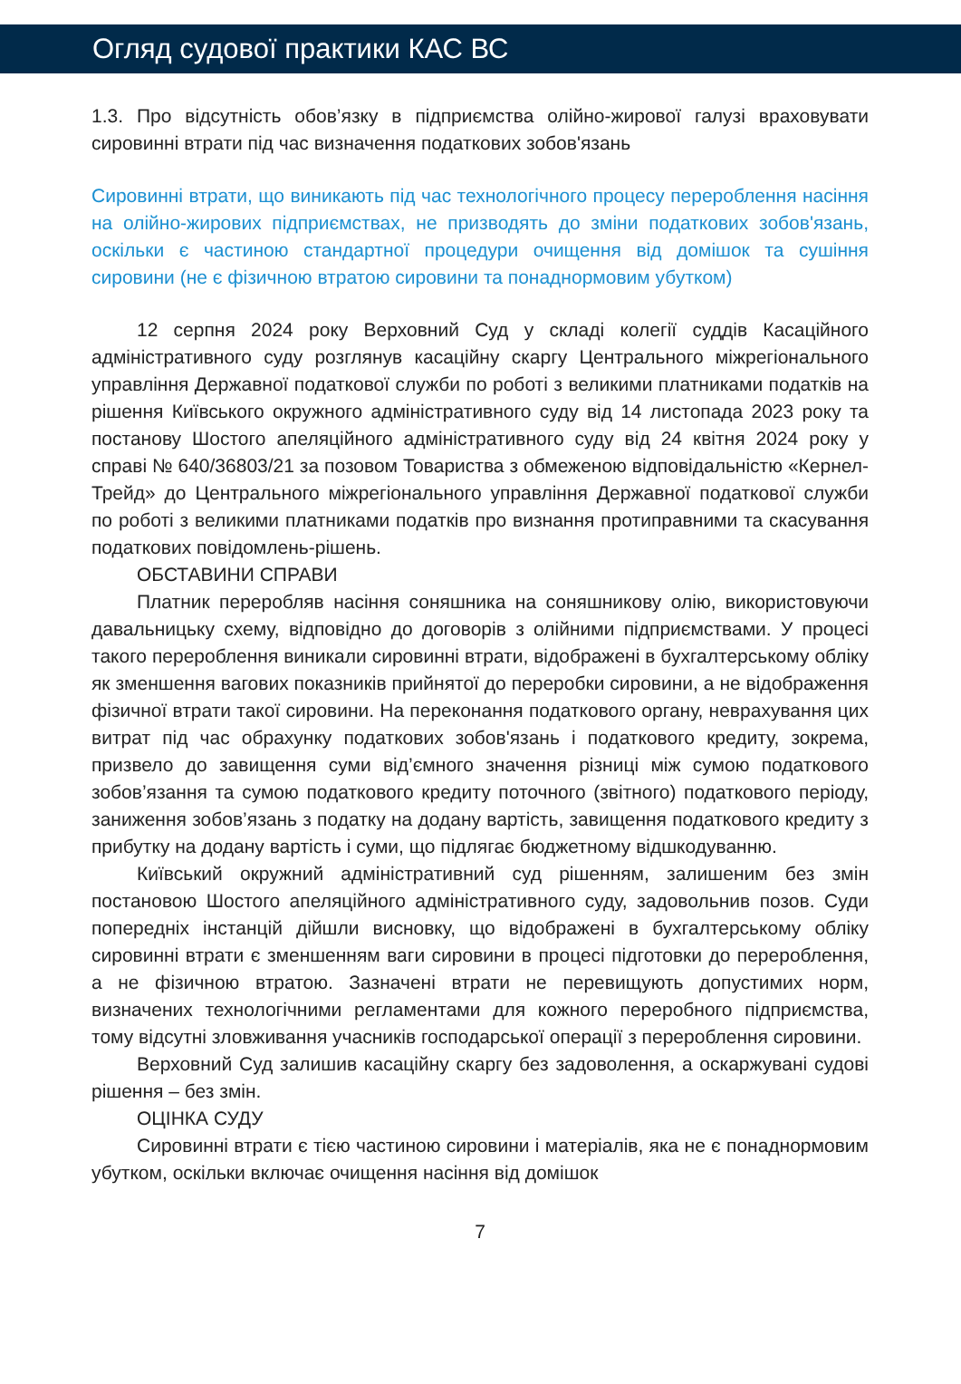Огляд судової практики КАС ВС
1.3. Про відсутність обов’язку в підприємства олійно-жирової галузі враховувати сировинні втрати під час визначення податкових зобов'язань
Сировинні втрати, що виникають під час технологічного процесу перероблення насіння на олійно-жирових підприємствах, не призводять до зміни податкових зобов'язань, оскільки є частиною стандартної процедури очищення від домішок та сушіння сировини (не є фізичною втратою сировини та понаднормовим убутком)
12 серпня 2024 року Верховний Суд у складі колегії суддів Касаційного адміністративного суду розглянув касаційну скаргу Центрального міжрегіонального управління Державної податкової служби по роботі з великими платниками податків на рішення Київського окружного адміністративного суду від 14 листопада 2023 року та постанову Шостого апеляційного адміністративного суду від 24 квітня 2024 року у справі № 640/36803/21 за позовом Товариства з обмеженою відповідальністю «Кернел-Трейд» до Центрального міжрегіонального управління Державної податкової служби по роботі з великими платниками податків про визнання протиправними та скасування податкових повідомлень-рішень.
ОБСТАВИНИ СПРАВИ
Платник переробляв насіння соняшника на соняшникову олію, використовуючи давальницьку схему, відповідно до договорів з олійними підприємствами. У процесі такого перероблення виникали сировинні втрати, відображені в бухгалтерському обліку як зменшення вагових показників прийнятої до переробки сировини, а не відображення фізичної втрати такої сировини. На переконання податкового органу, неврахування цих витрат під час обрахунку податкових зобов'язань і податкового кредиту, зокрема, призвело до завищення суми від’ємного значення різниці між сумою податкового зобов’язання та сумою податкового кредиту поточного (звітного) податкового періоду, заниження зобов’язань з податку на додану вартість, завищення податкового кредиту з прибутку на додану вартість і суми, що підлягає бюджетному відшкодуванню.
Київський окружний адміністративний суд рішенням, залишеним без змін постановою Шостого апеляційного адміністративного суду, задовольнив позов. Суди попередніх інстанцій дійшли висновку, що відображені в бухгалтерському обліку сировинні втрати є зменшенням ваги сировини в процесі підготовки до перероблення, а не фізичною втратою. Зазначені втрати не перевищують допустимих норм, визначених технологічними регламентами для кожного переробного підприємства, тому відсутні зловживання учасників господарської операції з перероблення сировини.
Верховний Суд залишив касаційну скаргу без задоволення, а оскаржувані судові рішення – без змін.
ОЦІНКА СУДУ
Сировинні втрати є тією частиною сировини і матеріалів, яка не є понаднормовим убутком, оскільки включає очищення насіння від домішок
7